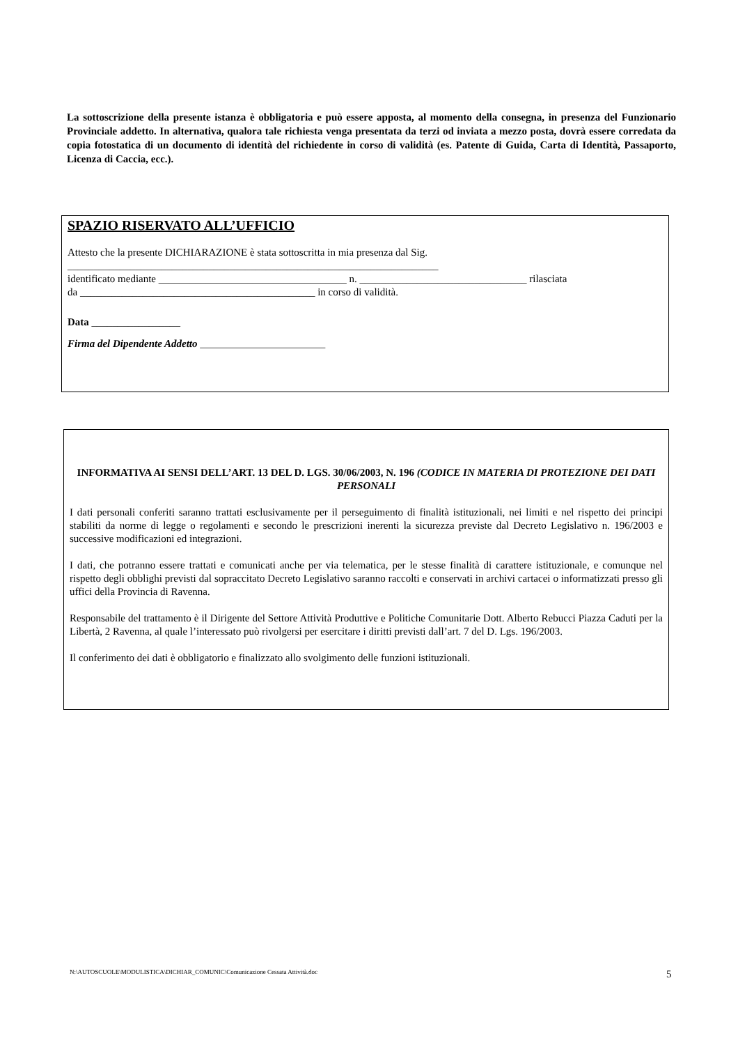La sottoscrizione della presente istanza è obbligatoria e può essere apposta, al momento della consegna, in presenza del Funzionario Provinciale addetto. In alternativa, qualora tale richiesta venga presentata da terzi od inviata a mezzo posta, dovrà essere corredata da copia fotostatica di un documento di identità del richiedente in corso di validità (es. Patente di Guida, Carta di Identità, Passaporto, Licenza di Caccia, ecc.).
SPAZIO RISERVATO ALL’UFFICIO
Attesto che la presente DICHIARAZIONE è stata sottoscritta in mia presenza dal Sig.
_______________________________________________________________________
identificato mediante ____________________________________ n. ________________________________ rilasciata
da _____________________________________________ in corso di validità.
Data _________________
Firma del Dipendente Addetto ________________________
INFORMATIVA AI SENSI DELL’ART. 13 DEL D. LGS. 30/06/2003, N. 196 (CODICE IN MATERIA DI PROTEZIONE DEI DATI PERSONALI
I dati personali conferiti saranno trattati esclusivamente per il perseguimento di finalità istituzionali, nei limiti e nel rispetto dei principi stabiliti da norme di legge o regolamenti e secondo le prescrizioni inerenti la sicurezza previste dal Decreto Legislativo n. 196/2003 e successive modificazioni ed integrazioni.
I dati, che potranno essere trattati e comunicati anche per via telematica, per le stesse finalità di carattere istituzionale, e comunque nel rispetto degli obblighi previsti dal sopraccitato Decreto Legislativo saranno raccolti e conservati in archivi cartacei o informatizzati presso gli uffici della Provincia di Ravenna.
Responsabile del trattamento è il Dirigente del Settore Attività Produttive e Politiche Comunitarie Dott. Alberto Rebucci Piazza Caduti per la Libertà, 2 Ravenna, al quale l’interessato può rivolgersi per esercitare i diritti previsti dall’art. 7 del D. Lgs. 196/2003.
Il conferimento dei dati è obbligatorio e finalizzato allo svolgimento delle funzioni istituzionali.
N:\AUTOSCUOLE\MODULISTICA\DICHIAR_COMUNIC\Comunicazione Cessata Attività.doc
5